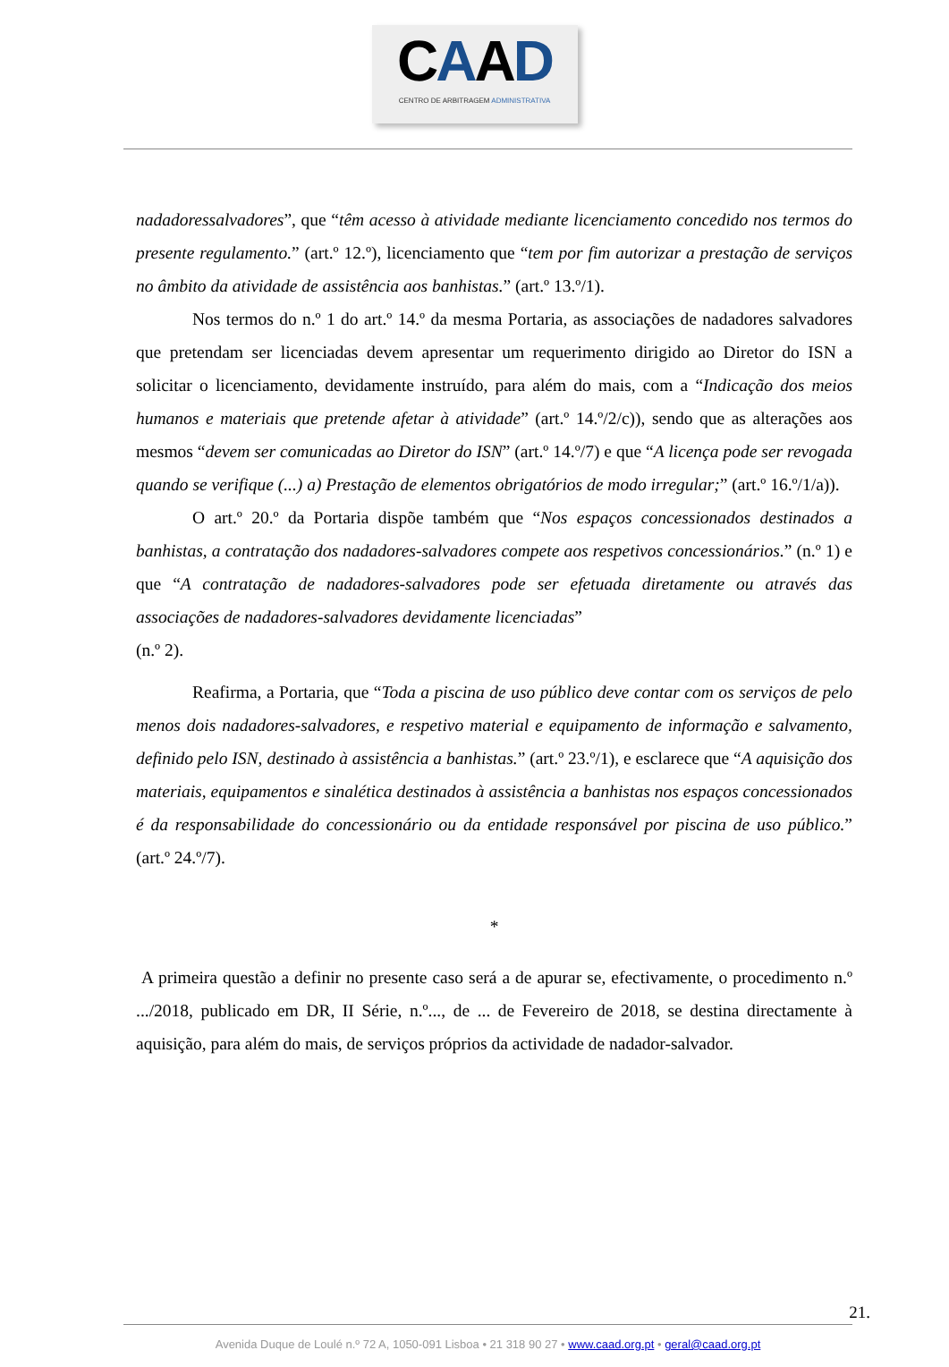CAAD
CENTRO DE ARBITRAGEM ADMINISTRATIVA
nadadoressalvadores”, que “têm acesso à atividade mediante licenciamento concedido nos termos do presente regulamento.” (art.º 12.º), licenciamento que “tem por fim autorizar a prestação de serviços no âmbito da atividade de assistência aos banhistas.” (art.º 13.º/1).
Nos termos do n.º 1 do art.º 14.º da mesma Portaria, as associações de nadadores salvadores que pretendam ser licenciadas devem apresentar um requerimento dirigido ao Diretor do ISN a solicitar o licenciamento, devidamente instruído, para além do mais, com a “Indicação dos meios humanos e materiais que pretende afetar à atividade” (art.º 14.º/2/c)), sendo que as alterações aos mesmos “devem ser comunicadas ao Diretor do ISN” (art.º 14.º/7) e que “A licença pode ser revogada quando se verifique (...) a) Prestação de elementos obrigatórios de modo irregular;” (art.º 16.º/1/a)).
O art.º 20.º da Portaria dispõe também que “Nos espaços concessionados destinados a banhistas, a contratação dos nadadores-salvadores compete aos respetivos concessionários.” (n.º 1) e que “A contratação de nadadores-salvadores pode ser efetuada diretamente ou através das associações de nadadores-salvadores devidamente licenciadas”
(n.º 2).
Reafirma, a Portaria, que “Toda a piscina de uso público deve contar com os serviços de pelo menos dois nadadores-salvadores, e respetivo material e equipamento de informação e salvamento, definido pelo ISN, destinado à assistência a banhistas.” (art.º 23.º/1), e esclarece que “A aquisição dos materiais, equipamentos e sinalética destinados à assistência a banhistas nos espaços concessionados é da responsabilidade do concessionário ou da entidade responsável por piscina de uso público.” (art.º 24.º/7).
*
A primeira questão a definir no presente caso será a de apurar se, efectivamente, o procedimento n.º .../2018, publicado em DR, II Série, n.º..., de ... de Fevereiro de 2018, se destina directamente à aquisição, para além do mais, de serviços próprios da actividade de nadador-salvador.
21.
Avenida Duque de Loulé n.º 72 A, 1050-091 Lisboa • 21 318 90 27 • www.caad.org.pt • geral@caad.org.pt